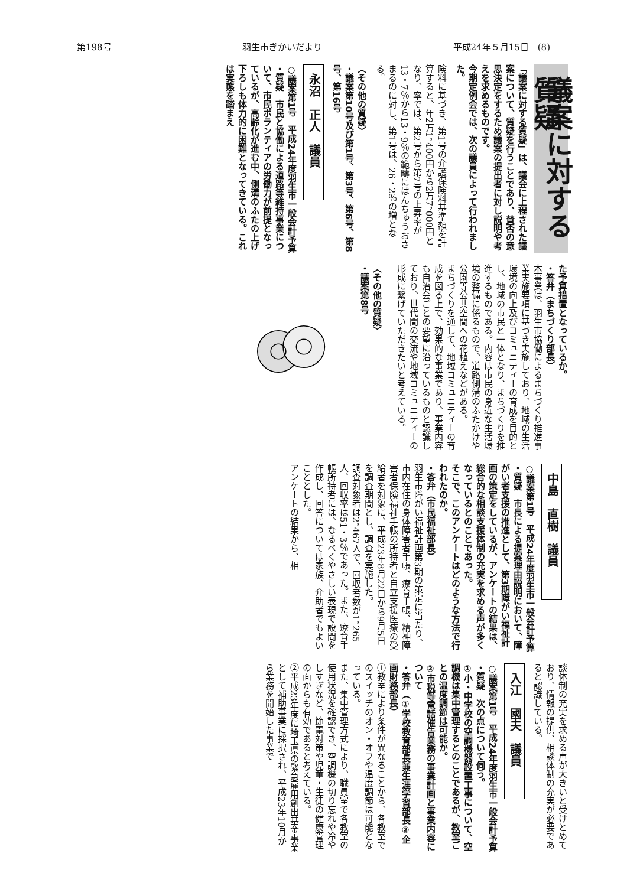第198号 羽生市ぎかいだより 平成24年５月15日　(8)
議案に対する質疑
「議案に対する質疑」は、議会に上程された議案について、質疑を行うことであり、賛否の意思決定をするため議案の提出者に対し説明や考えを求めるものです。
今期定例会では、次の議員によって行われました。
険料に基づき、第1号の介護保険料基準額を計算すると、年2万1，400円から2万7，000円となり、率では、第2号から第7号の上昇率が13・7％から13・9％の範疇にはんちゅうおさまるのに対し、第1号は、26・2％の増となる。
〈その他の質疑〉
・議案第10号及び第1号、第3号、第6号、第8号、第16号
永沼　正人　議員
○議案第1号　平成24年度羽生市一般会計予算
・質疑　市民と協働による道路等維持事業について、市民ボランティアの労働力が前提となっているが、高齢化が進む中、側溝のふたの上げ下ろしも体力的に困難となってきている。これは実態を踏まえ
た予算措置となっているか。
・答弁（まちづくり部長）
本事業は、羽生市協働によるまちづくり推進事業実施要項に基づき実施しており、地域の生活環境の向上及びコミュニティーの育成を目的とし、地域の市民と一体となり、まちづくりを推進するものである。内容は市民の身近な生活環境の整備に係るもので、道路側溝のふたかけや公園等公共空間への花植えなどがある。
まちづくりを通して、地域コミュニティーの育成を図る上で、効果的な事業であり、事業内容も自治会ごとの要望に沿っているものと認識しており、世代間の交流や地域コミュニティーの形成に繋げていただきたいと考えている。
〈その他の質疑〉
・議案第8号
中島　直樹　議員
○議案第1号　平成24年度羽生市一般会計予算
・質疑　市長による提案理由説明において、障がい者支援の推進として、第3期障がい福祉計画の策定をしているが、アンケートの結果は、総合的な相談支援体制の充実を求める声が多くなっているとのことであった。
そこで、このアンケートはどのような方法で行われたのか。
・答弁（市民福祉部長）
羽生市障がい福祉計画第3期の策定に当たり、市内在住の身体障害者手帳、療育手帳、精神障害者保険福祉手帳の所持者と自立支援医療の受給者を対象に、平成23年8月22日から9月5日を調査期間とし、調査を実施した。
調査対象者は2，467人で、回収者数が1，265人、回収率は51・3％であった。また、療育手帳所持者には、なるべくやさしい表現で設問を作成し、回答については家族、介助者でもよいこととした。
アンケートの結果から、相
談体制の充実を求める声が大きいと受けとめており、情報の提供、相談体制の充実が必要であると認識している。
入江　國夫　議員
○議案第1号　平成24年度羽生市一般会計予算
・質疑　次の点について伺う。
①小・中学校の空調機器設置工事について、空調機は集中管理するとのことであるが、教室ごとの温度調節は可能か。
②市税等電話催告業務の事業計画と事業内容について
・答弁（①学校教育部長兼生涯学習部長②企画財務部長）
①教室により条件が異なることから、各教室でのスイッチのオン・オフや温度調節は可能となっている。
また、集中管理方式により、職員室で各教室の使用状況を確認でき、空調機の切り忘れや冷やしすぎなど、節電対策や児童・生徒の健康管理の面からも有効であると考えている。
②平成23年度に埼玉県の緊急雇用創出基金事業として補助事業に採択され、平成23年10月から業務を開始した事業で
斉藤　隆　議員
○議案第28号　羽生市介護保険条例の一部を改正する条例
・質疑　第6条第1項では、第1号から第7号まで介護保険法施行令第39条第1項の区分により、年間介護保険料を設定しているが、第1号のみ介護保険料の上昇率が、他の約2倍となった根拠を伺いたい。
・答弁（市民福祉部長）
第4期羽生市高齢者福祉計画及び介護保険事業計画では、標準保険料額の負担割合を0・45としていたが、介護保険法施行令第39条第1項第1号では、基準保険料額の4分の2と定められており、第5期計画では、政令に沿った基準割合0.5に合わせることにしたものである。
そして、今回定める介護保